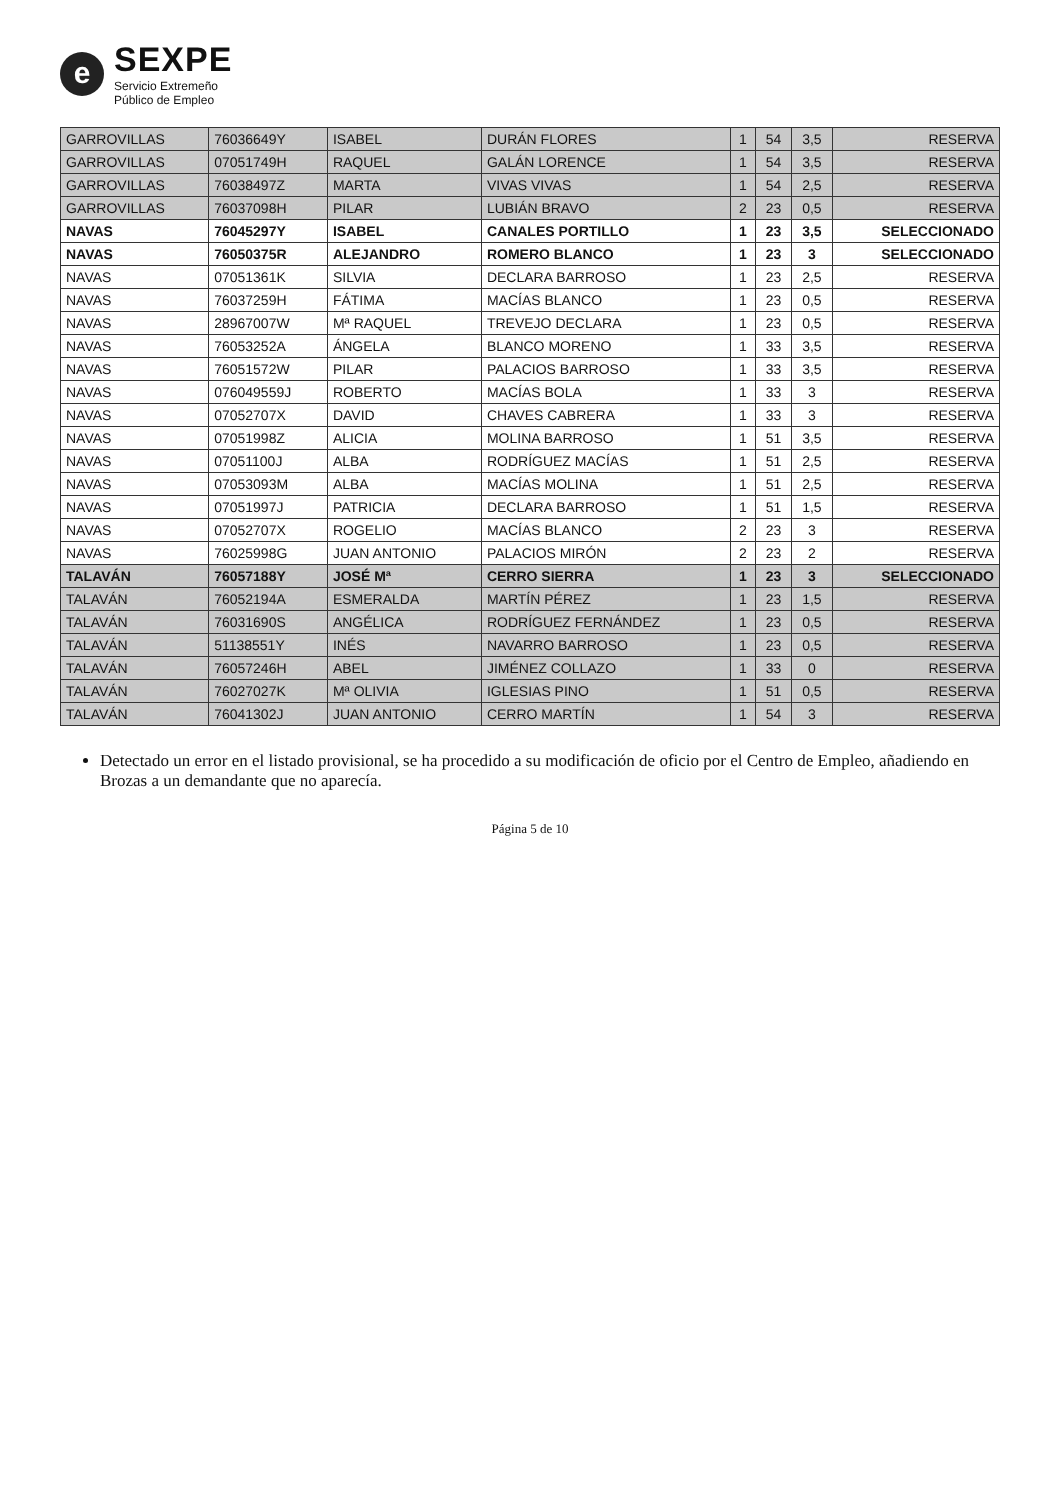e
SEXPE
Servicio Extremeño
Público de Empleo
| GARROVILLAS | 76036649Y | ISABEL | DURÁN FLORES | 1 | 54 | 3,5 | RESERVA |
| GARROVILLAS | 07051749H | RAQUEL | GALÁN LORENCE | 1 | 54 | 3,5 | RESERVA |
| GARROVILLAS | 76038497Z | MARTA | VIVAS VIVAS | 1 | 54 | 2,5 | RESERVA |
| GARROVILLAS | 76037098H | PILAR | LUBIÁN BRAVO | 2 | 23 | 0,5 | RESERVA |
| NAVAS | 76045297Y | ISABEL | CANALES PORTILLO | 1 | 23 | 3,5 | SELECCIONADO |
| NAVAS | 76050375R | ALEJANDRO | ROMERO BLANCO | 1 | 23 | 3 | SELECCIONADO |
| NAVAS | 07051361K | SILVIA | DECLARA BARROSO | 1 | 23 | 2,5 | RESERVA |
| NAVAS | 76037259H | FÁTIMA | MACÍAS BLANCO | 1 | 23 | 0,5 | RESERVA |
| NAVAS | 28967007W | Mª RAQUEL | TREVEJO DECLARA | 1 | 23 | 0,5 | RESERVA |
| NAVAS | 76053252A | ÁNGELA | BLANCO MORENO | 1 | 33 | 3,5 | RESERVA |
| NAVAS | 76051572W | PILAR | PALACIOS BARROSO | 1 | 33 | 3,5 | RESERVA |
| NAVAS | 076049559J | ROBERTO | MACÍAS BOLA | 1 | 33 | 3 | RESERVA |
| NAVAS | 07052707X | DAVID | CHAVES CABRERA | 1 | 33 | 3 | RESERVA |
| NAVAS | 07051998Z | ALICIA | MOLINA BARROSO | 1 | 51 | 3,5 | RESERVA |
| NAVAS | 07051100J | ALBA | RODRÍGUEZ MACÍAS | 1 | 51 | 2,5 | RESERVA |
| NAVAS | 07053093M | ALBA | MACÍAS MOLINA | 1 | 51 | 2,5 | RESERVA |
| NAVAS | 07051997J | PATRICIA | DECLARA BARROSO | 1 | 51 | 1,5 | RESERVA |
| NAVAS | 07052707X | ROGELIO | MACÍAS BLANCO | 2 | 23 | 3 | RESERVA |
| NAVAS | 76025998G | JUAN ANTONIO | PALACIOS MIRÓN | 2 | 23 | 2 | RESERVA |
| TALAVÁN | 76057188Y | JOSÉ Mª | CERRO SIERRA | 1 | 23 | 3 | SELECCIONADO |
| TALAVÁN | 76052194A | ESMERALDA | MARTÍN PÉREZ | 1 | 23 | 1,5 | RESERVA |
| TALAVÁN | 76031690S | ANGÉLICA | RODRÍGUEZ FERNÁNDEZ | 1 | 23 | 0,5 | RESERVA |
| TALAVÁN | 51138551Y | INÉS | NAVARRO BARROSO | 1 | 23 | 0,5 | RESERVA |
| TALAVÁN | 76057246H | ABEL | JIMÉNEZ COLLAZO | 1 | 33 | 0 | RESERVA |
| TALAVÁN | 76027027K | Mª OLIVIA | IGLESIAS PINO | 1 | 51 | 0,5 | RESERVA |
| TALAVÁN | 76041302J | JUAN ANTONIO | CERRO MARTÍN | 1 | 54 | 3 | RESERVA |
Detectado un error en el listado provisional, se ha procedido a su modificación de oficio por el Centro de Empleo, añadiendo en Brozas a un demandante que no aparecía.
Página 5 de 10